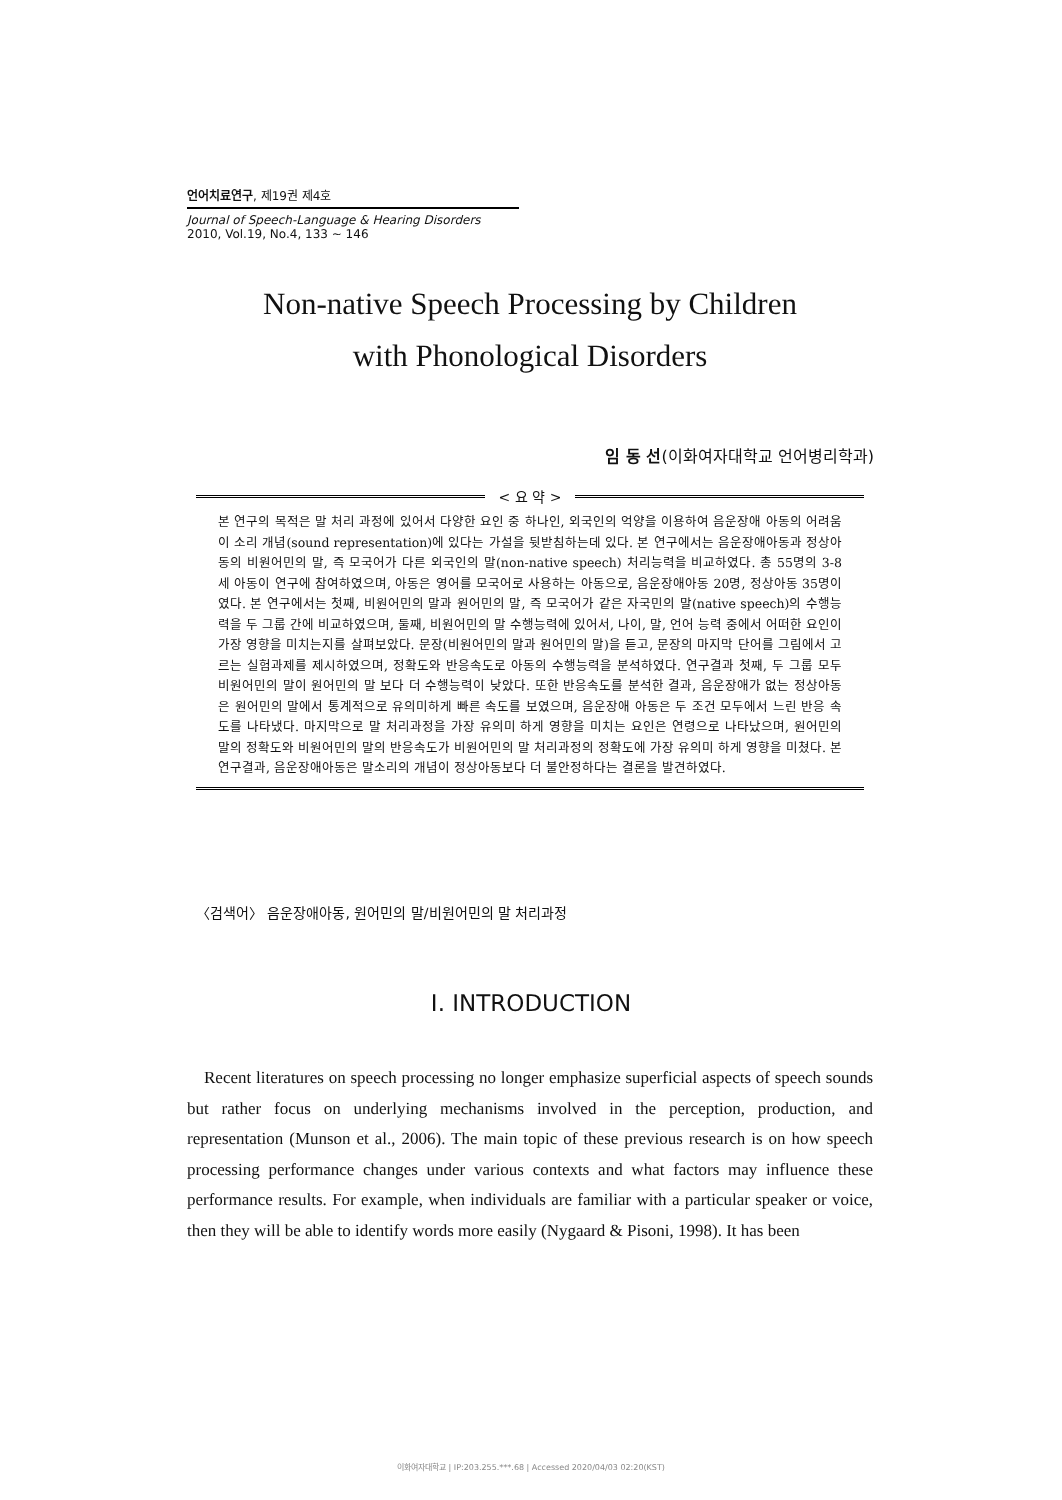언어치료연구, 제19권 제4호
Journal of Speech-Language & Hearing Disorders
2010, Vol.19, No.4, 133 ~ 146
Non-native Speech Processing by Children
with Phonological Disorders
임 동 선(이화여자대학교 언어병리학과)
< 요 약 >
본 연구의 목적은 말 처리 과정에 있어서 다양한 요인 중 하나인, 외국인의 억양을 이용하여 음운장애 아동의 어려움이 소리 개념(sound representation)에 있다는 가설을 뒷받침하는데 있다. 본 연구에서는 음운장애아동과 정상아동의 비원어민의 말, 즉 모국어가 다른 외국인의 말(non-native speech) 처리능력을 비교하였다. 총 55명의 3-8세 아동이 연구에 참여하였으며, 아동은 영어를 모국어로 사용하는 아동으로, 음운장애아동 20명, 정상아동 35명이였다. 본 연구에서는 첫째, 비원어민의 말과 원어민의 말, 즉 모국어가 같은 자국민의 말(native speech)의 수행능력을 두 그룹 간에 비교하였으며, 둘째, 비원어민의 말 수행능력에 있어서, 나이, 말, 언어 능력 중에서 어떠한 요인이 가장 영향을 미치는지를 살펴보았다. 문장(비원어민의 말과 원어민의 말)을 듣고, 문장의 마지막 단어를 그림에서 고르는 실험과제를 제시하였으며, 정확도와 반응속도로 아동의 수행능력을 분석하였다. 연구결과 첫째, 두 그룹 모두 비원어민의 말이 원어민의 말 보다 더 수행능력이 낮았다. 또한 반응속도를 분석한 결과, 음운장애가 없는 정상아동은 원어민의 말에서 통계적으로 유의미하게 빠른 속도를 보였으며, 음운장애 아동은 두 조건 모두에서 느린 반응 속도를 나타냈다. 마지막으로 말 처리과정을 가장 유의미 하게 영향을 미치는 요인은 연령으로 나타났으며, 원어민의 말의 정확도와 비원어민의 말의 반응속도가 비원어민의 말 처리과정의 정확도에 가장 유의미 하게 영향을 미쳤다. 본 연구결과, 음운장애아동은 말소리의 개념이 정상아동보다 더 불안정하다는 결론을 발견하였다.
〈검색어〉 음운장애아동, 원어민의 말/비원어민의 말 처리과정
Ⅰ. INTRODUCTION
Recent literatures on speech processing no longer emphasize superficial aspects of speech sounds but rather focus on underlying mechanisms involved in the perception, production, and representation (Munson et al., 2006). The main topic of these previous research is on how speech processing performance changes under various contexts and what factors may influence these performance results. For example, when individuals are familiar with a particular speaker or voice, then they will be able to identify words more easily (Nygaard & Pisoni, 1998). It has been
이화여자대학교 | IP:203.255.***.68 | Accessed 2020/04/03 02:20(KST)